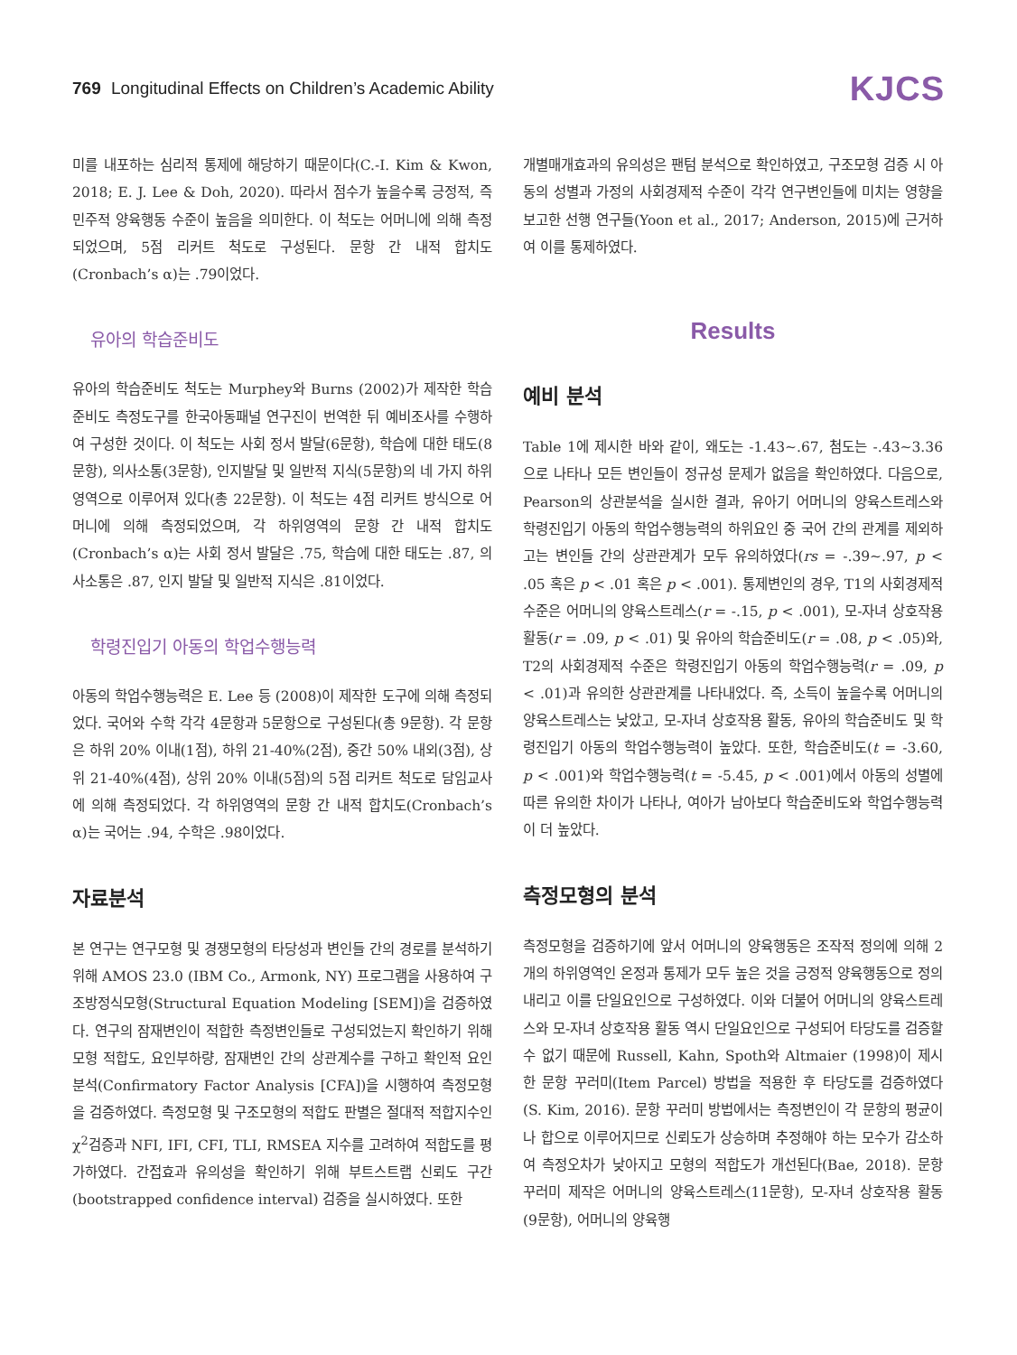769 Longitudinal Effects on Children’s Academic Ability
KJCS
미를 내포하는 심리적 통제에 해당하기 때문이다(C.-I. Kim & Kwon, 2018; E. J. Lee & Doh, 2020). 따라서 점수가 높을수록 긍정적, 즉 민주적 양육행동 수준이 높음을 의미한다. 이 척도는 어머니에 의해 측정되었으며, 5점 리커트 척도로 구성된다. 문항 간 내적 합치도(Cronbach’s α)는 .79이었다.
유아의 학습준비도
유아의 학습준비도 척도는 Murphey와 Burns (2002)가 제작한 학습준비도 측정도구를 한국아동패널 연구진이 번역한 뒤 예비조사를 수행하여 구성한 것이다. 이 척도는 사회 정서 발달(6문항), 학습에 대한 태도(8문항), 의사소통(3문항), 인지발달 및 일반적 지식(5문항)의 네 가지 하위영역으로 이루어져 있다(총 22문항). 이 척도는 4점 리커트 방식으로 어머니에 의해 측정되었으며, 각 하위영역의 문항 간 내적 합치도(Cronbach’s α)는 사회 정서 발달은 .75, 학습에 대한 태도는 .87, 의사소통은 .87, 인지 발달 및 일반적 지식은 .81이었다.
학령진입기 아동의 학업수행능력
아동의 학업수행능력은 E. Lee 등 (2008)이 제작한 도구에 의해 측정되었다. 국어와 수학 각각 4문항과 5문항으로 구성된다(총 9문항). 각 문항은 하위 20% 이내(1점), 하위 21-40%(2점), 중간 50% 내외(3점), 상위 21-40%(4점), 상위 20% 이내(5점)의 5점 리커트 척도로 담임교사에 의해 측정되었다. 각 하위영역의 문항 간 내적 합치도(Cronbach’s α)는 국어는 .94, 수학은 .98이었다.
자료분석
본 연구는 연구모형 및 경쟁모형의 타당성과 변인들 간의 경로를 분석하기 위해 AMOS 23.0 (IBM Co., Armonk, NY) 프로그램을 사용하여 구조방정식모형(Structural Equation Modeling [SEM])을 검증하였다. 연구의 잠재변인이 적합한 측정변인들로 구성되었는지 확인하기 위해 모형 적합도, 요인부하량, 잠재변인 간의 상관계수를 구하고 확인적 요인분석(Confirmatory Factor Analysis [CFA])을 시행하여 측정모형을 검증하였다. 측정모형 및 구조모형의 적합도 판별은 절대적 적합지수인 χ<sup>2</sup>검증과 NFI, IFI, CFI, TLI, RMSEA 지수를 고려하여 적합도를 평가하였다. 간접효과 유의성을 확인하기 위해 부트스트랩 신뢰도 구간(bootstrapped confidence interval) 검증을 실시하였다. 또한
개별매개효과의 유의성은 팬텀 분석으로 확인하였고, 구조모형 검증 시 아동의 성별과 가정의 사회경제적 수준이 각각 연구변인들에 미치는 영향을 보고한 선행 연구들(Yoon et al., 2017; Anderson, 2015)에 근거하여 이를 통제하였다.
Results
예비 분석
Table 1에 제시한 바와 같이, 왜도는 -1.43∼.67, 첨도는 -.43∼3.36으로 나타나 모든 변인들이 정규성 문제가 없음을 확인하였다. 다음으로, Pearson의 상관분석을 실시한 결과, 유아기 어머니의 양육스트레스와 학령진입기 아동의 학업수행능력의 하위요인 중 국어 간의 관계를 제외하고는 변인들 간의 상관관계가 모두 유의하였다(rs = -.39∼.97, p < .05 혹은 p < .01 혹은 p < .001). 통제변인의 경우, T1의 사회경제적 수준은 어머니의 양육스트레스(r = -.15, p < .001), 모-자녀 상호작용 활동(r = .09, p < .01) 및 유아의 학습준비도(r = .08, p < .05)와, T2의 사회경제적 수준은 학령진입기 아동의 학업수행능력(r = .09, p < .01)과 유의한 상관관계를 나타내었다. 즉, 소득이 높을수록 어머니의 양육스트레스는 낮았고, 모-자녀 상호작용 활동, 유아의 학습준비도 및 학령진입기 아동의 학업수행능력이 높았다. 또한, 학습준비도(t = -3.60, p < .001)와 학업수행능력(t = -5.45, p < .001)에서 아동의 성별에 따른 유의한 차이가 나타나, 여아가 남아보다 학습준비도와 학업수행능력이 더 높았다.
측정모형의 분석
측정모형을 검증하기에 앞서 어머니의 양육행동은 조작적 정의에 의해 2개의 하위영역인 온정과 통제가 모두 높은 것을 긍정적 양육행동으로 정의내리고 이를 단일요인으로 구성하였다. 이와 더불어 어머니의 양육스트레스와 모-자녀 상호작용 활동 역시 단일요인으로 구성되어 타당도를 검증할 수 없기 때문에 Russell, Kahn, Spoth와 Altmaier (1998)이 제시한 문항 꾸러미(Item Parcel) 방법을 적용한 후 타당도를 검증하였다(S. Kim, 2016). 문항 꾸러미 방법에서는 측정변인이 각 문항의 평균이나 합으로 이루어지므로 신뢰도가 상승하며 추정해야 하는 모수가 감소하여 측정오차가 낮아지고 모형의 적합도가 개선된다(Bae, 2018). 문항 꾸러미 제작은 어머니의 양육스트레스(11문항), 모-자녀 상호작용 활동(9문항), 어머니의 양육행